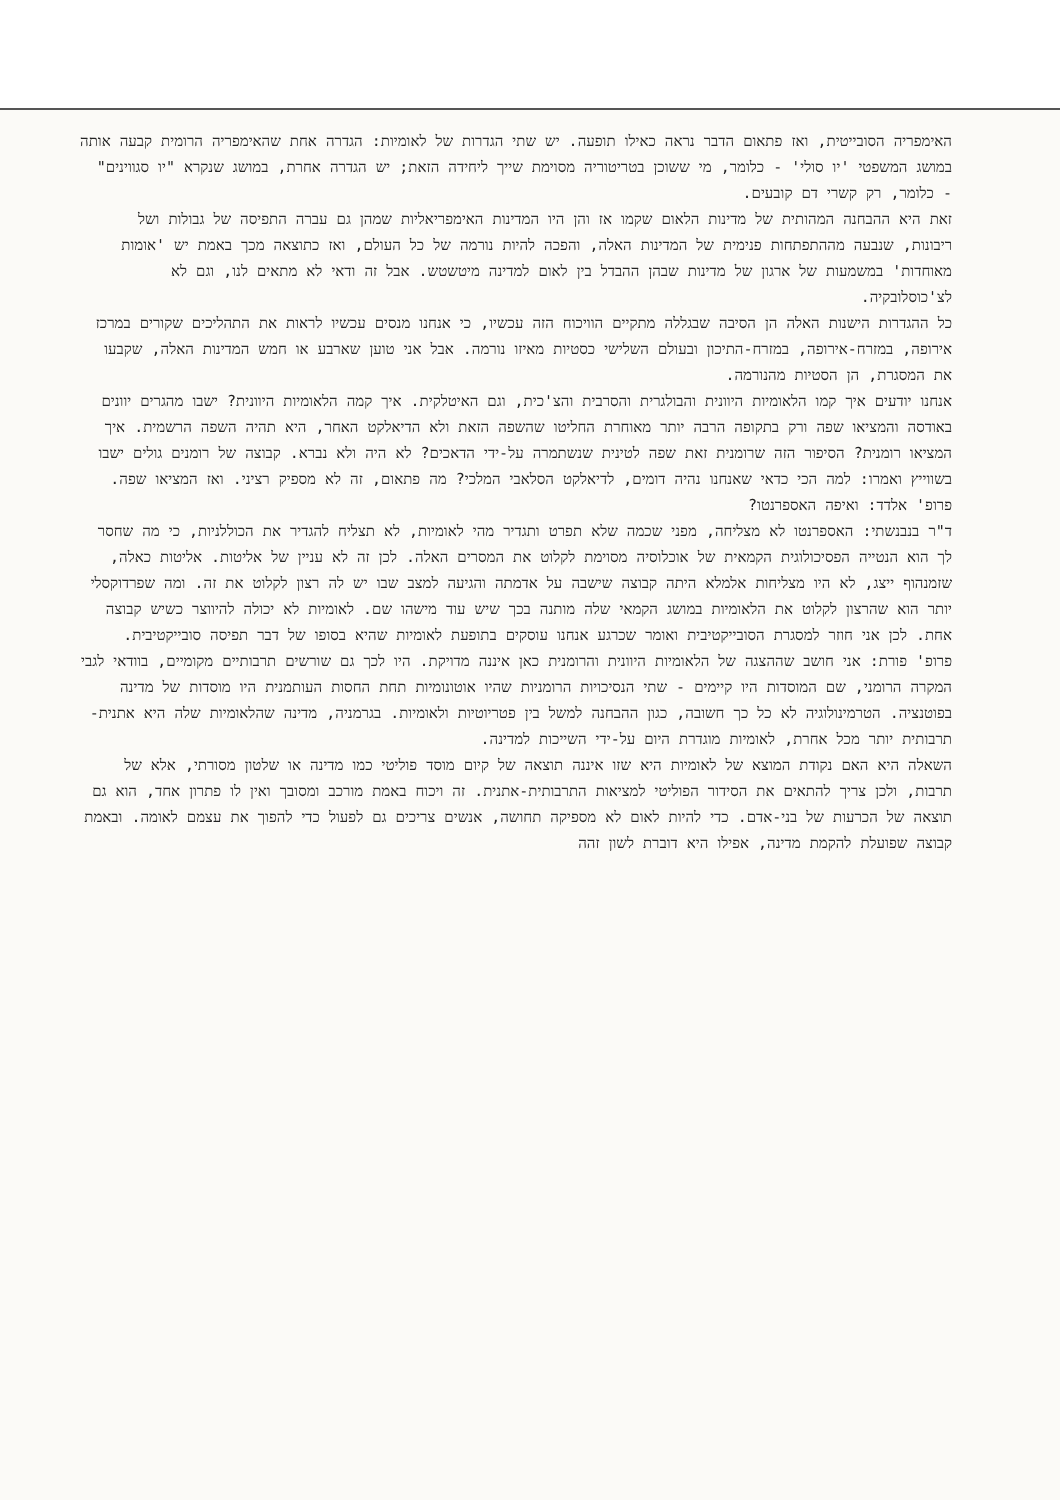האימפריה הסובייטית, ואז פתאום הדבר נראה כאילו תופעה. יש שתי הגדרות של לאומיות: הגדרה אחת שהאימפריה הרומית קבעה אותה במושג המשפטי 'יו סולי' - כלומר, מי ששוכן בטריטוריה מסוימת שייך ליחידה הזאת; יש הגדרה אחרת, במושג שנקרא "יו סגווינים" - כלומר, רק קשרי דם קובעים.
זאת היא ההבחנה המהותית של מדינות הלאום שקמו אז והן היו המדינות האימפריאליות שמהן גם עברה התפיסה של גבולות ושל ריבונות, שנבעה מההתפתחות פנימית של המדינות האלה, והפכה להיות נורמה של כל העולם, ואז כתוצאה מכך באמת יש 'אומות מאוחדות' במשמעות של ארגון של מדינות שבהן ההבדל בין לאום למדינה מיטשטש. אבל זה ודאי לא מתאים לנו, וגם לא לצ'כוסלובקיה.
כל ההגדרות הישנות האלה הן הסיבה שבגללה מתקיים הוויכוח הזה עכשיו, כי אנחנו מנסים עכשיו לראות את התהליכים שקורים במרכז אירופה, במזרח-אירופה, במזרח-התיכון ובעולם השלישי כסטיות מאיזו נורמה. אבל אני טוען שארבע או חמש המדינות האלה, שקבעו את המסגרת, הן הסטיות מהנורמה.
אנחנו יודעים איך קמו הלאומיות היוונית והבולגרית והסרבית והצ'כית, וגם האיטלקית. איך קמה הלאומיות היוונית? ישבו מהגרים יוונים באודסה והמציאו שפה ורק בתקופה הרבה יותר מאוחרת החליטו שהשפה הזאת ולא הדיאלקט האחר, היא תהיה השפה הרשמית. איך המציאו רומנית? הסיפור הזה שרומנית זאת שפה לטינית שנשתמרה על-ידי הדאכים? לא היה ולא נברא. קבוצה של רומנים גולים ישבו בשווייץ ואמרו: למה הכי כדאי שאנחנו נהיה דומים, לדיאלקט הסלאבי המלכי? מה פתאום, זה לא מספיק רציני. ואז המציאו שפה.
פרופ' אלדד: ואיפה האספרנטו?
ד"ר בנבנשתי: האספרנטו לא מצליחה, מפני שכמה שלא תפרט ותגדיר מהי לאומיות, לא תצליח להגדיר את הכוללניות, כי מה שחסר לך הוא הנטייה הפסיכולוגית הקמאית של אוכלוסיה מסוימת לקלוט את המסרים האלה. לכן זה לא עניין של אליטות. אליטות כאלה, שזמנהוף ייצג, לא היו מצליחות אלמלא היתה קבוצה שישבה על אדמתה והגיעה למצב שבו יש לה רצון לקלוט את זה. ומה שפרדוקסלי יותר הוא שהרצון לקלוט את הלאומיות במושג הקמאי שלה מותנה בכך שיש עוד מישהו שם. לאומיות לא יכולה להיווצר כשיש קבוצה אחת. לכן אני חוזר למסגרת הסובייקטיבית ואומר שכרגע אנחנו עוסקים בתופעת לאומיות שהיא בסופו של דבר תפיסה סובייקטיבית.
פרופ' פורת: אני חושב שההצגה של הלאומיות היוונית והרומנית כאן איננה מדויקת. היו לכך גם שורשים תרבותיים מקומיים, בוודאי לגבי המקרה הרומני, שם המוסדות היו קיימים - שתי הנסיכויות הרומניות שהיו אוטונומיות תחת החסות העותמנית היו מוסדות של מדינה בפוטנציה. הטרמינולוגיה לא כל כך חשובה, כגון ההבחנה למשל בין פטריוטיות ולאומיות. בגרמניה, מדינה שהלאומיות שלה היא אתנית-תרבותית יותר מכל אחרת, לאומיות מוגדרת היום על-ידי השייכות למדינה.
השאלה היא האם נקודת המוצא של לאומיות היא שזו איננה תוצאה של קיום מוסד פוליטי כמו מדינה או שלטון מסורתי, אלא של תרבות, ולכן צריך להתאים את הסידור הפוליטי למציאות התרבותית-אתנית. זה ויכוח באמת מורכב ומסובך ואין לו פתרון אחד, הוא גם תוצאה של הכרעות של בני-אדם. כדי להיות לאום לא מספיקה תחושה, אנשים צריכים גם לפעול כדי להפוך את עצמם לאומה. ובאמת קבוצה שפועלת להקמת מדינה, אפילו היא דוברת לשון זהה